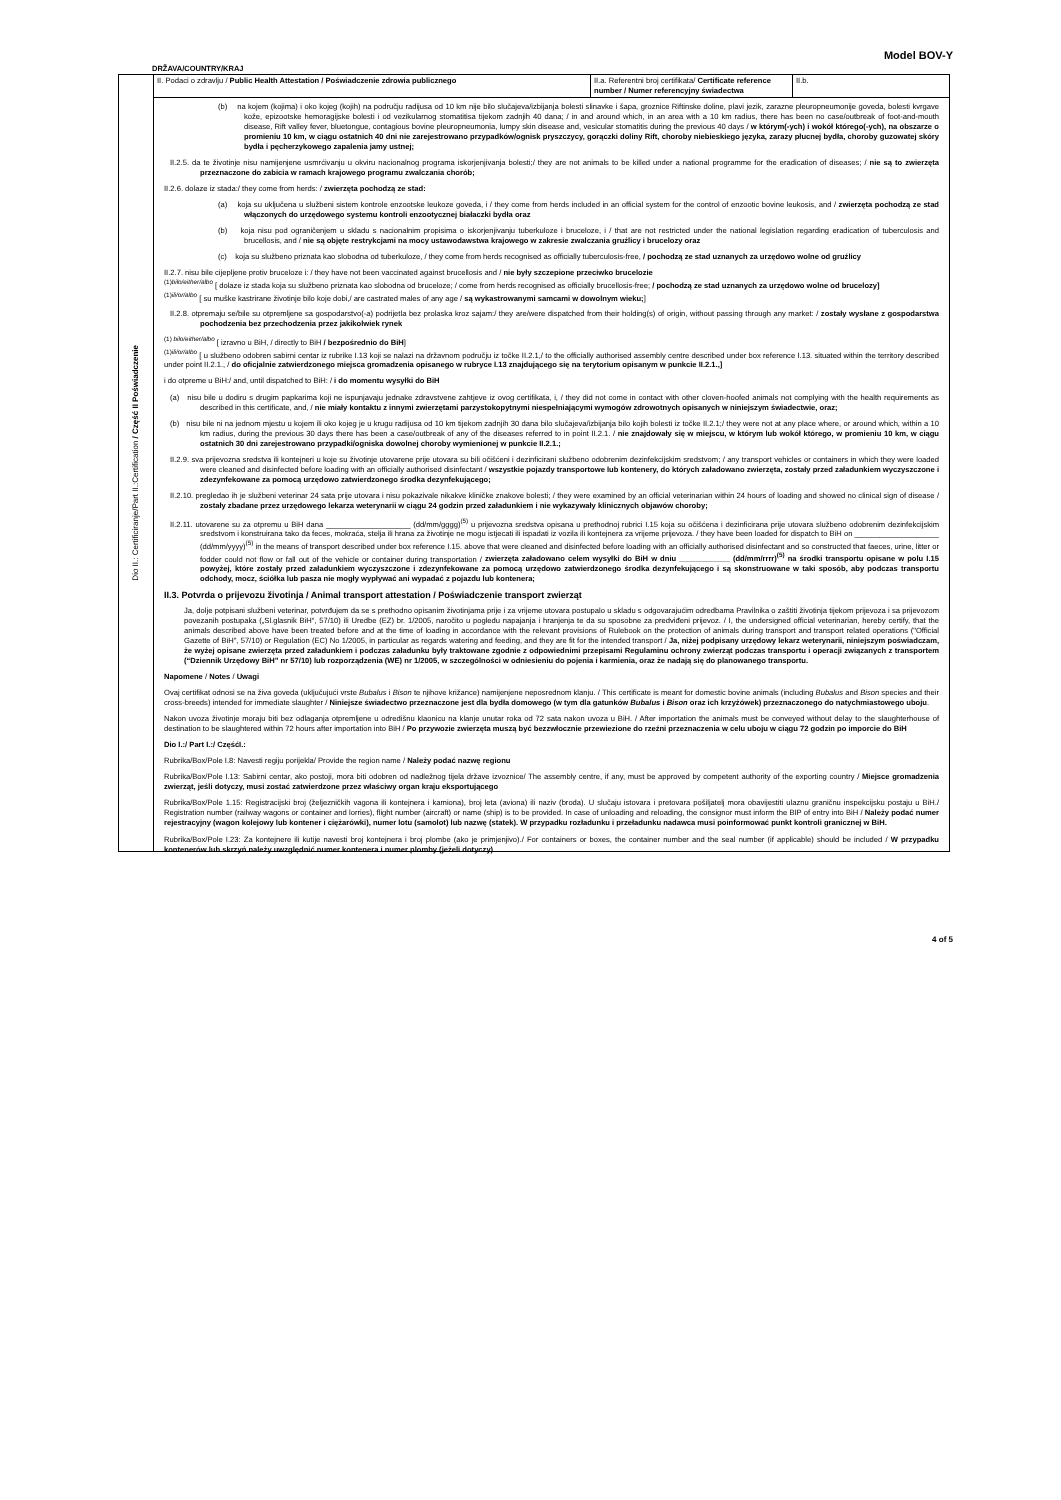Model BOV-Y
DRŽAVA/COUNTRY/KRAJ
Dio II.: Certificiranje/Part II.:Certification / Część II Poświadczenie
| II. Podaci o zdravlju / Public Health Attestation / Poświadczenie zdrowia publicznego | II.a. Referentni broj certifikata/ Certificate reference number / Numer referencyjny świadectwa | II.b. |
(b) na kojem (kojima) i oko kojeg (kojih) na području radijusa od 10 km nije bilo slučajeva/izbijanja bolesti slinavke i šapa, groznice Riftinske doline, plavi jezik, zarazne pleuropneumonije goveda, bolesti kvrgave kože, epizootske hemoragijske bolesti i od vezikularnog stomatitisa tijekom zadnjih 40 dana; / in and around which, in an area with a 10 km radius, there has been no case/outbreak of foot-and-mouth disease, Rift valley fever, bluetongue, contagious bovine pleuropneumonia, lumpy skin disease and, vesicular stomatitis during the previous 40 days / w którym(-ych) i wokół którego(-ych), na obszarze o promieniu 10 km, w ciągu ostatnich 40 dni nie zarejestrowano przypadków/ognisk pryszczycy, gorączki doliny Rift, choroby niebieskiego języka, zarazy płucnej bydła, choroby guzowatej skóry bydła i pęcherzykowego zapalenia jamy ustnej;
II.2.5. da te životinje nisu namijenjene usmrćivanju u okviru nacionalnog programa iskorjenjivanja bolesti;/ they are not animals to be killed under a national programme for the eradication of diseases; / nie są to zwierzęta przeznaczone do zabicia w ramach krajowego programu zwalczania chorób;
II.2.6. dolaze iz stada:/ they come from herds: / zwierzęta pochodzą ze stad:
(a) koja su uključena u službeni sistem kontrole enzootske leukoze goveda, i / they come from herds included in an official system for the control of enzootic bovine leukosis, and / zwierzęta pochodzą ze stad włączonych do urzędowego systemu kontroli enzootycznej białaczki bydła oraz
(b) koja nisu pod ograničenjem u skladu s nacionalnim propisima o iskorjenjivanju tuberkuloze i bruceloze, i / that are not restricted under the national legislation regarding eradication of tuberculosis and brucellosis, and / nie są objęte restrykcjami na mocy ustawodawstwa krajowego w zakresie zwalczania gruźlicy i brucelozy oraz
(c) koja su službeno priznata kao slobodna od tuberkuloze, / they come from herds recognised as officially tuberculosis-free, / pochodzą ze stad uznanych za urzędowo wolne od gruźlicy
II.2.7. nisu bile cijepljene protiv bruceloze i: / they have not been vaccinated against brucellosis and / nie były szczepione przeciwko brucelozie
<sup>(1)bilo/either/albo</sup> [ dolaze iz stada koja su službeno priznata kao slobodna od bruceloze; / come from herds recognised as officially brucellosis-free; / pochodzą ze stad uznanych za urzędowo wolne od brucelozy]
<sup>(1)ili/or/albo</sup> [ su muške kastrirane životinje bilo koje dobi,/ are castrated males of any age / są wykastrowanymi samcami w dowolnym wieku;]
II.2.8. otpremaju se/bile su otpremljene sa gospodarstvo(-a) podrijetla bez prolaska kroz sajam:/ they are/were dispatched from their holding(s) of origin, without passing through any market: / zostały wysłane z gospodarstwa pochodzenia bez przechodzenia przez jakikolwiek rynek
<sup>(1) bilo/either/albo</sup> [ izravno u BiH, / directly to BiH / bezpośrednio do BiH]
<sup>(1)ili/or/albo</sup> [ u službeno odobren sabirni centar iz rubrike I.13 koji se nalazi na državnom području iz točke II.2.1,/ to the officially authorised assembly centre described under box reference I.13. situated within the territory described under point II.2.1., / do oficjalnie zatwierdzonego miejsca gromadzenia opisanego w rubryce I.13 znajdującego się na terytorium opisanym w punkcie II.2.1.,]
i do otpreme u BiH:/ and, until dispatched to BiH: / i do momentu wysyłki do BiH
(a) nisu bile u dodiru s drugim papkarima koji ne ispunjavaju jednake zdravstvene zahtjeve iz ovog certifikata, i, / they did not come in contact with other cloven-hoofed animals not complying with the health requirements as described in this certificate, and, / nie miały kontaktu z innymi zwierzętami parzystokopytnymi niespełniającymi wymogów zdrowotnych opisanych w niniejszym świadectwie, oraz;
(b) nisu bile ni na jednom mjestu u kojem ili oko kojeg je u krugu radijusa od 10 km tijekom zadnjih 30 dana bilo slučajeva/izbijanja bilo kojih bolesti iz točke II.2.1;/ they were not at any place where, or around which, within a 10 km radius, during the previous 30 days there has been a case/outbreak of any of the diseases referred to in point II.2.1. / nie znajdowały się w miejscu, w którym lub wokół którego, w promieniu 10 km, w ciągu ostatnich 30 dni zarejestrowano przypadki/ogniska dowolnej choroby wymienionej w punkcie II.2.1.;
II.2.9. sva prijevozna sredstva ili kontejneri u koje su životinje utovarene prije utovara su bili očišćeni i dezinficirani službeno odobrenim dezinfekcijskim sredstvom; / any transport vehicles or containers in which they were loaded were cleaned and disinfected before loading with an officially authorised disinfectant / wszystkie pojazdy transportowe lub kontenery, do których załadowano zwierzęta, zostały przed załadunkiem wyczyszczone i zdezynfekowane za pomocą urzędowo zatwierdzonego środka dezynfekującego;
II.2.10. pregledao ih je službeni veterinar 24 sata prije utovara i nisu pokazivale nikakve kliničke znakove bolesti; / they were examined by an official veterinarian within 24 hours of loading and showed no clinical sign of disease / zostały zbadane przez urzędowego lekarza weterynarii w ciągu 24 godzin przed załadunkiem i nie wykazywały klinicznych objawów choroby;
II.2.11. utovarene su za otpremu u BiH dana ____________________ (dd/mm/gggg)<sup>(5)</sup> u prijevozna sredstva opisana u prethodnoj rubrici I.15 koja su očišćena i dezinficirana prije utovara službeno odobrenim dezinfekcijskim sredstvom i konstruirana tako da feces, mokraća, stelja ili hrana za životinje ne mogu istjecati ili ispadati iz vozila ili kontejnera za vrijeme prijevoza. / they have been loaded for dispatch to BiH on ____________________ (dd/mm/yyyy)<sup>(5)</sup> in the means of transport described under box reference I.15. above that were cleaned and disinfected before loading with an officially authorised disinfectant and so constructed that faeces, urine, litter or fodder could not flow or fall out of the vehicle or container during transportation / zwierzęta załadowano celem wysyłki do BiH w dniu ____________ (dd/mm/rrrr)<sup>(5)</sup> na środki transportu opisane w polu I.15 powyżej, które zostały przed załadunkiem wyczyszczone i zdezynfekowane za pomocą urzędowo zatwierdzonego środka dezynfekującego i są skonstruowane w taki sposób, aby podczas transportu odchody, mocz, ściółka lub pasza nie mogły wypływać ani wypadać z pojazdu lub kontenera;
II.3. Potvrda o prijevozu životinja / Animal transport attestation / Poświadczenie transport zwierząt
Ja, dolje potpisani službeni veterinar, potvrđujem da se s prethodno opisanim životinjama prije i za vrijeme utovara postupalo u skladu s odgovarajućim odredbama Pravilnika o zaštiti životinja tijekom prijevoza i sa prijevozom povezanih postupaka („Sl.glasnik BiH“, 57/10) ili Uredbe (EZ) br. 1/2005, naročito u pogledu napajanja i hranjenja te da su sposobne za predviđeni prijevoz. / I, the undersigned official veterinarian, hereby certify, that the animals described above have been treated before and at the time of loading in accordance with the relevant provisions of Rulebook on the protection of animals during transport and transport related operations ("Official Gazette of BiH", 57/10) or Regulation (EC) No 1/2005, in particular as regards watering and feeding, and they are fit for the intended transport / Ja, niżej podpisany urzędowy lekarz weterynarii, niniejszym poświadczam, że wyżej opisane zwierzęta przed załadunkiem i podczas załadunku były traktowane zgodnie z odpowiednimi przepisami Regulaminu ochrony zwierząt podczas transportu i operacji związanych z transportem (“Dziennik Urzędowy BiH” nr 57/10) lub rozporządzenia (WE) nr 1/2005, w szczególności w odniesieniu do pojenia i karmienia, oraz że nadają się do planowanego transportu.
Napomene / Notes / Uwagi
Ovaj certifikat odnosi se na živa goveda (uključujući vrste Bubalus i Bison te njihove križance) namijenjene neposrednom klanju. / This certificate is meant for domestic bovine animals (including Bubalus and Bison species and their cross-breeds) intended for immediate slaughter / Niniejsze świadectwo przeznaczone jest dla bydła domowego (w tym dla gatunków Bubalus i Bison oraz ich krzyżówek) przeznaczonego do natychmiastowego uboju.
Nakon uvoza životinje moraju biti bez odlaganja otpremljene u odredišnu klaonicu na klanje unutar roka od 72 sata nakon uvoza u BiH. / After importation the animals must be conveyed without delay to the slaughterhouse of destination to be slaughtered within 72 hours after importation into BiH / Po przywozie zwierzęta muszą być bezzwłocznie przewiezione do rzeźni przeznaczenia w celu uboju w ciągu 72 godzin po imporcie do BiH
Dio I.:/ Part I.:/ CzęśćI.:
Rubrika/Box/Pole I.8: Navesti regiju porijekla/ Provide the region name / Należy podać nazwę regionu
Rubrika/Box/Pole I.13: Sabirni centar, ako postoji, mora biti odobren od nadležnog tijela države izvoznice/ The assembly centre, if any, must be approved by competent authority of the exporting country / Miejsce gromadzenia zwierząt, jeśli dotyczy, musi zostać zatwierdzone przez właściwy organ kraju eksportującego
Rubrika/Box/Pole 1.15: Registracijski broj (željezničkih vagona ili kontejnera i kamiona), broj leta (aviona) ili naziv (broda). U slučaju istovara i pretovara pošiljatelj mora obavijestiti ulaznu graničnu inspekcijsku postaju u BiH./ Registration number (railway wagons or container and lorries), flight number (aircraft) or name (ship) is to be provided. In case of unloading and reloading, the consignor must inform the BIP of entry into BiH / Należy podać numer rejestracyjny (wagon kolejowy lub kontener i ciężarówki), numer lotu (samolot) lub nazwę (statek). W przypadku rozładunku i przeładunku nadawca musi poinformować punkt kontroli granicznej w BiH.
Rubrika/Box/Pole I.23: Za kontejnere ili kutije navesti broj kontejnera i broj plombe (ako je primjenjivo)./ For containers or boxes, the container number and the seal number (if applicable) should be included / W przypadku kontenerów lub skrzyń należy uwzględnić numer kontenera i numer plomby (jeżeli dotyczy)..
4 of 5